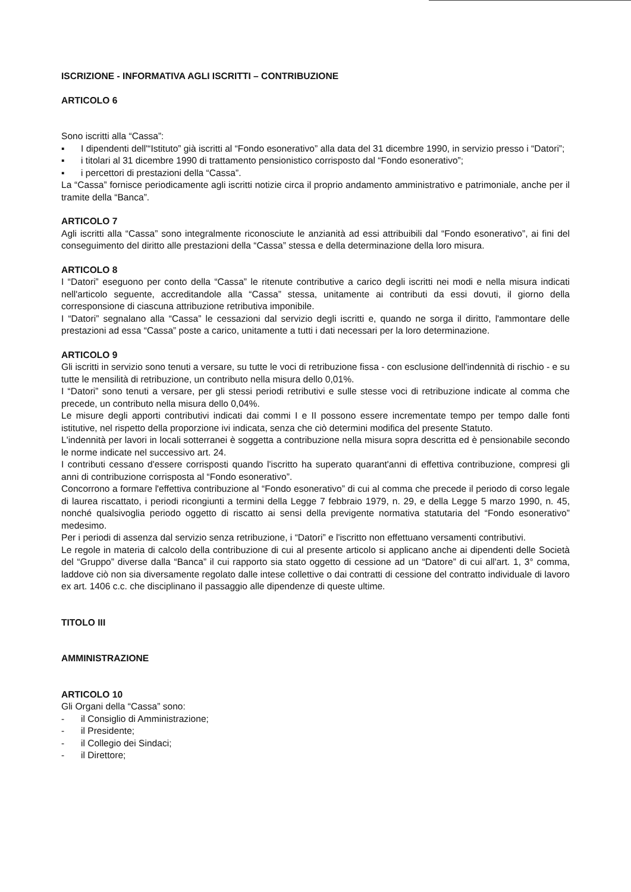ISCRIZIONE - INFORMATIVA AGLI ISCRITTI – CONTRIBUZIONE
ARTICOLO 6
Sono iscritti alla “Cassa”:
▪ I dipendenti dell'“Istituto” già iscritti al “Fondo esonerativo” alla data del 31 dicembre 1990, in servizio presso i “Datori”;
▪ i titolari al 31 dicembre 1990 di trattamento pensionistico corrisposto dal “Fondo esonerativo”;
▪ i percettori di prestazioni della “Cassa”.
La “Cassa” fornisce periodicamente agli iscritti notizie circa il proprio andamento amministrativo e patrimoniale, anche per il tramite della “Banca”.
ARTICOLO 7
Agli iscritti alla “Cassa” sono integralmente riconosciute le anzianità ad essi attribuibili dal “Fondo esonerativo”, ai fini del conseguimento del diritto alle prestazioni della “Cassa” stessa e della determinazione della loro misura.
ARTICOLO 8
I “Datori” eseguono per conto della “Cassa” le ritenute contributive a carico degli iscritti nei modi e nella misura indicati nell'articolo seguente, accreditandole alla “Cassa” stessa, unitamente ai contributi da essi dovuti, il giorno della corresponsione di ciascuna attribuzione retributiva imponibile.
I “Datori” segnalano alla “Cassa” le cessazioni dal servizio degli iscritti e, quando ne sorga il diritto, l'ammontare delle prestazioni ad essa “Cassa” poste a carico, unitamente a tutti i dati necessari per la loro determinazione.
ARTICOLO 9
Gli iscritti in servizio sono tenuti a versare, su tutte le voci di retribuzione fissa - con esclusione dell'indennità di rischio - e su tutte le mensilità di retribuzione, un contributo nella misura dello 0,01%.
I “Datori” sono tenuti a versare, per gli stessi periodi retributivi e sulle stesse voci di retribuzione indicate al comma che precede, un contributo nella misura dello 0,04%.
Le misure degli apporti contributivi indicati dai commi I e II possono essere incrementate tempo per tempo dalle fonti istitutive, nel rispetto della proporzione ivi indicata, senza che ciò determini modifica del presente Statuto.
L'indennità per lavori in locali sotterranei è soggetta a contribuzione nella misura sopra descritta ed è pensionabile secondo le norme indicate nel successivo art. 24.
I contributi cessano d'essere corrisposti quando l'iscritto ha superato quarant'anni di effettiva contribuzione, compresi gli anni di contribuzione corrisposta al “Fondo esonerativo”.
Concorrono a formare l'effettiva contribuzione al “Fondo esonerativo” di cui al comma che precede il periodo di corso legale di laurea riscattato, i periodi ricongiunti a termini della Legge 7 febbraio 1979, n. 29, e della Legge 5 marzo 1990, n. 45, nonché qualsivoglia periodo oggetto di riscatto ai sensi della previgente normativa statutaria del “Fondo esonerativo” medesimo.
Per i periodi di assenza dal servizio senza retribuzione, i “Datori” e l'iscritto non effettuano versamenti contributivi.
Le regole in materia di calcolo della contribuzione di cui al presente articolo si applicano anche ai dipendenti delle Società del “Gruppo” diverse dalla “Banca” il cui rapporto sia stato oggetto di cessione ad un “Datore” di cui all'art. 1, 3° comma, laddove ciò non sia diversamente regolato dalle intese collettive o dai contratti di cessione del contratto individuale di lavoro ex art. 1406 c.c. che disciplinano il passaggio alle dipendenze di queste ultime.
TITOLO III
AMMINISTRAZIONE
ARTICOLO 10
Gli Organi della “Cassa” sono:
- il Consiglio di Amministrazione;
- il Presidente;
- il Collegio dei Sindaci;
- il Direttore;